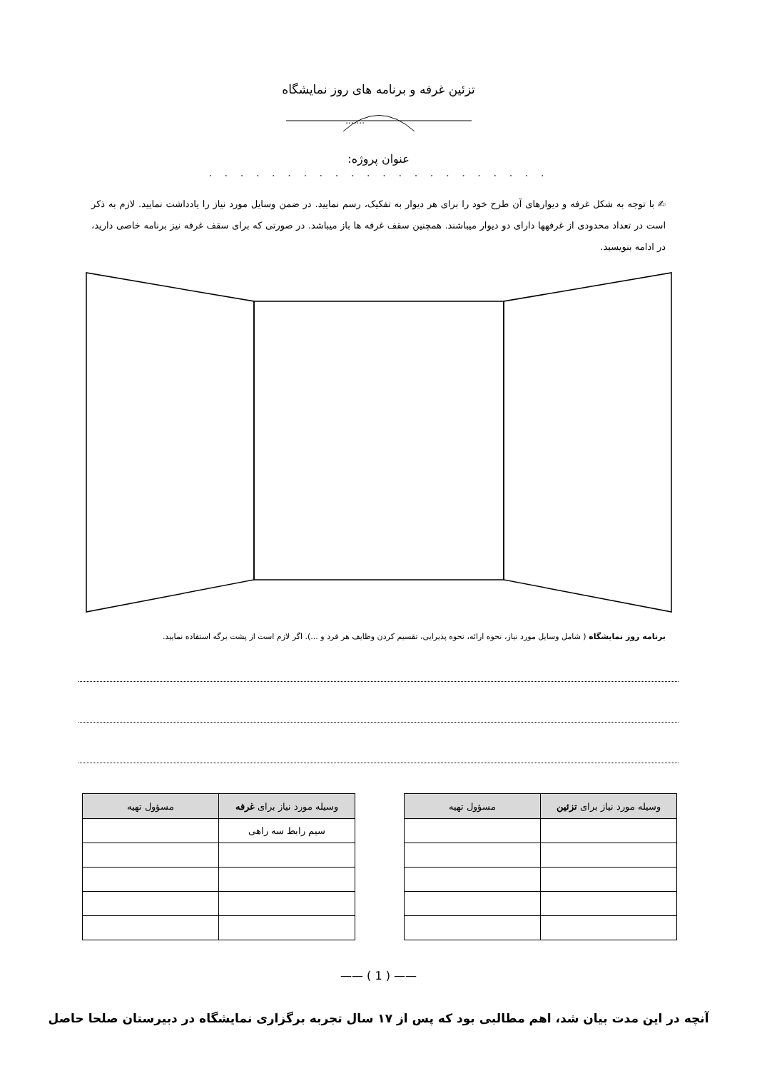تزئین غرفه و برنامه های روز نمایشگاه
.......
عنوان پروژه:
. . . . . . . . . . . . . . . . . . . . . .
✍ با توجه به شکل غرفه و دیوارهای آن طرح خود را برای هر دیوار به تفکیک، رسم نمایید. در ضمن وسایل مورد نیاز را یادداشت نمایید. لازم به ذکر است در تعداد محدودی از غرفهها دارای دو دیوار میباشند. همچنین سقف غرفه ها باز میباشد. در صورتی که برای سقف غرفه نیز برنامه خاصی دارید، در ادامه بنویسید.
برنامه روز نمایشگاه ( شامل وسایل مورد نیاز، نحوه ارائه، نحوه پذیرایی، تقسیم کردن وظایف هر فرد و ...). اگر لازم است از پشت برگه استفاده نمایید.
| وسیله مورد نیاز برای تزئین | مسؤول تهیه |
| --- | --- |
| وسیله مورد نیاز برای غرفه | مسؤول تهیه |
| --- | --- |
| سیم رابط سه راهی | |
—— ( 1 ) ——
آنچه در این مدت بیان شد، اهم مطالبی بود که پس از ۱۷ سال تجربه برگزاری نمایشگاه در دبیرستان صلحا حاصل